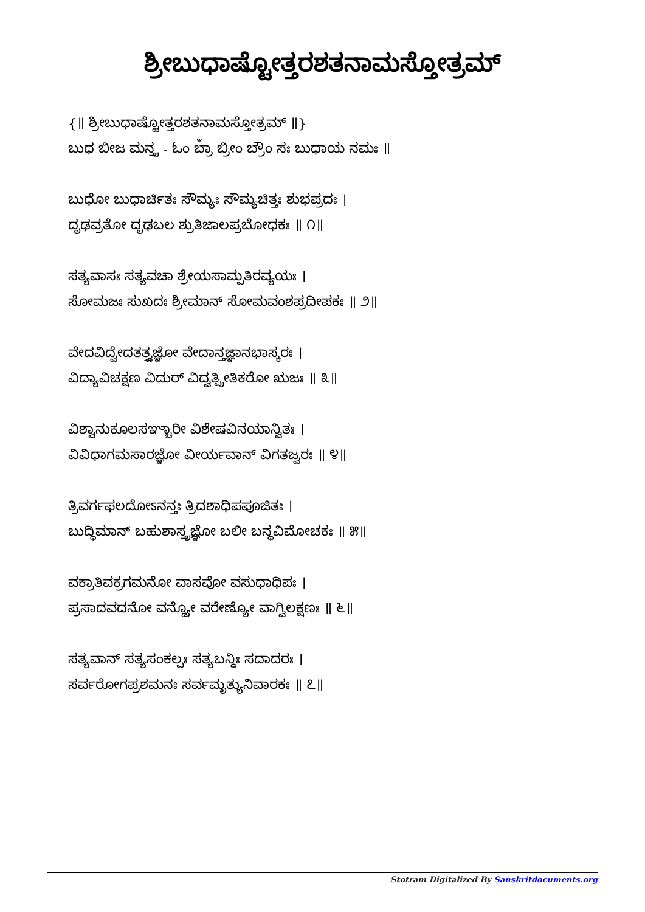ಶ್ರೀಬುಧಾಷ್ಟೋತ್ತರಶತನಾಮಸ್ತೋತ್ರಮ್
{॥ ಶ್ರೀಬುಧಾಷ್ಟೋತ್ತರಶತನಾಮಸ್ತೋತ್ರಮ್ ॥}
ಬುಧ ಬೀಜ ಮನ್ತ್ರ - ಓಂ ಬ್ರಾಁ ಬ್ರೀಂ ಬ್ರೌಂ ಸಃ ಬುಧಾಯ ನಮಃ ॥
ಬುಧೋ ಬುಧಾರ್ಚಿತಃ ಸೌಮ್ಯಃ ಸೌಮ್ಯಚಿತ್ತಃ ಶುಭಪ್ರದಃ ।
ದೃಢವ್ರತೋ ದೃಢಬಲ ಶ್ರುತಿಜಾಲಪ್ರಬೋಧಕಃ ॥ ೧॥
ಸತ್ಯವಾಸಃ ಸತ್ಯವಚಾ ಶ್ರೇಯಸಾಮ್ಪತಿರವ್ಯಯಃ ।
ಸೋಮಜಃ ಸುಖದಃ ಶ್ರೀಮಾನ್ ಸೋಮವಂಶಪ್ರದೀಪಕಃ ॥ ೨॥
ವೇದವಿದ್ವೇದತತ್ತ್ವಜ್ಞೋ ವೇದಾನ್ತಜ್ಞಾನಭಾಸ್ಕರಃ ।
ವಿದ್ಯಾವಿಚಕ್ಷಣ ವಿದುರ್ ವಿದ್ವತ್ಪ್ರೀತಿಕರೋ ಋಜಃ ॥ ೩॥
ವಿಶ್ವಾನುಕೂಲಸಞ್ಚಾರೀ ವಿಶೇಷವಿನಯಾನ್ವಿತಃ ।
ವಿವಿಧಾಗಮಸಾರಜ್ಞೋ ವೀರ್ಯವಾನ್ ವಿಗತಜ್ವರಃ ॥ ೪॥
ತ್ರಿವರ್ಗಫಲದೋಽನನ್ತಃ ತ್ರಿದಶಾಧಿಪಪೂಜಿತಃ ।
ಬುದ್ಧಿಮಾನ್ ಬಹುಶಾಸ್ತ್ರಜ್ಞೋ ಬಲೀ ಬನ್ಧವಿಮೋಚಕಃ ॥ ೫॥
ವಕ್ರಾತಿವಕ್ರಗಮನೋ ವಾಸವೋ ವಸುಧಾಧಿಪಃ ।
ಪ್ರಸಾದವದನೋ ವನ್ದ್ಯೋ ವರೇಣ್ಯೋ ವಾಗ್ವಿಲಕ್ಷಣಃ ॥ ೬॥
ಸತ್ಯವಾನ್ ಸತ್ಯಸಂಕಲ್ಪಃ ಸತ್ಯಬನ್ಧಿಃ ಸದಾದರಃ ।
ಸರ್ವರೋಗಪ್ರಶಮನಃ ಸರ್ವಮೃತ್ಯುನಿವಾರಕಃ ॥ ೭॥
Stotram Digitalized By Sanskritdocuments.org